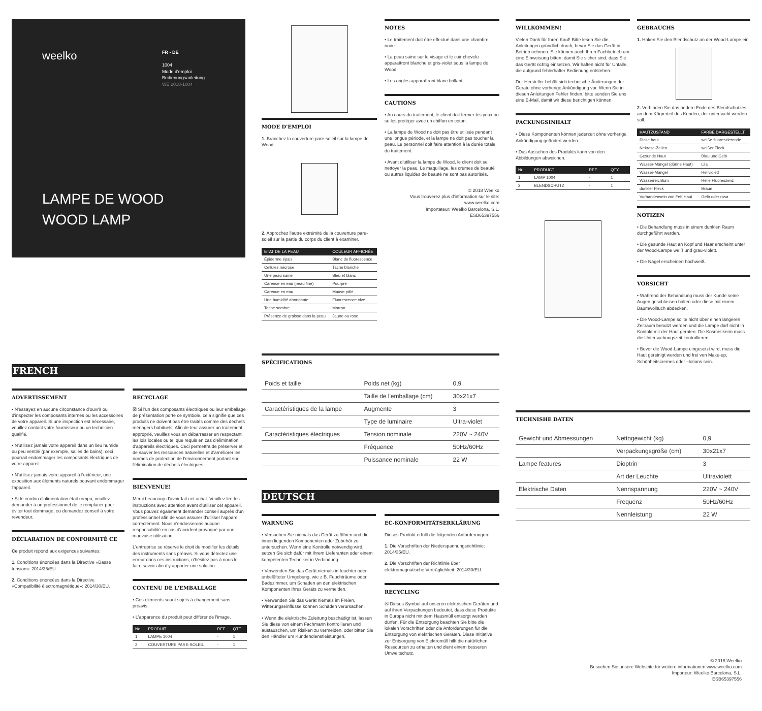weelko
FR - DE
1004
Mode d'emploi
Bedienungsanleitung
WE 2018-1004
LAMPE DE WOOD
WOOD LAMP
FRENCH
ADVERTISSEMENT
• N'essayez en aucune circonstance d'ouvrir ou d'inspecter les composants internes ou les accessoires de votre appareil. Si une inspection est nécessaire, veuillez contact votre fournisseur ou un technicien qualifié.
• N'utilisez jamais votre appareil dans un lieu humide ou peu ventilé (par exemple, salles de bains); ceci pourrait endommager les composants électriques de votre appareil.
• N'utilisez jamais votre appareil à l'extérieur, une exposition aux éléments naturels pouvant endommager l'appareil.
• Si le cordon d'alimentation était rompu, veuillez demander à un professionnel de le remplacer pour éviter tout dommage, ou demandez conseil à votre revendeur.
DÉCLARATION DE CONFORMITÉ CE
Ce produit répond aux exigences suivantes:
1. Conditions énoncées dans la Directive «Basse tension»: 2014/35/EU.
2. Conditions énoncées dans la Directive «Compatibilité électromagnétique»: 2014/30/EU.
RECYCLAGE
☒ Si l'un des composants électriques ou leur emballage de présentation porte ce symbole, cela signifie que ces produits ne doivent pas être traités comme des déchets ménagers habituels. Afin de leur assurer un traitement approprié, veuillez vous en débarrasser en respectant les lois locales ou tel que requis en cas d'élimination d'appareils électriques. Ceci permettra de préserver et de sauver les ressources naturelles et d'améliorer les normes de protection de l'environnement portant sur l'élimination de déchets électriques.
BIENVENUE!
Merci beaucoup d'avoir fait cet achat. Veuillez lire les instructions avec attention avant d'utiliser cet appareil. Vous pouvez également demander conseil auprès d'un professionnel afin de vous assurer d'utiliser l'appareil correctement. Nous n'endosserons aucune responsabilité en cas d'accident provoqué par une mauvaise utilisation.
L'entreprise se réserve le droit de modifier les détails des instruments sans préavis. Si vous détectez une erreur dans ces instructions, n'hésitez pas à nous le faire savoir afin d'y apporter une solution.
CONTENU DE L'EMBALLAGE
• Ces elements sount sujets à changement sans préavis.
• L'apparence du produit peut différer de l'image.
| No. | PRODUIT | RÉF. | QTÉ. |
| --- | --- | --- | --- |
| 1 | LAMPE 1004 | - | 1 |
| 2 | COUVERTURE PARE-SOLEIL | - | 1 |
MODE D'EMPLOI
1. Branchez la couverture pare-soleil sur la lampe de Wood.
2. Approchez l'autre extrémité de la couverture pare-soleil sur la partie du corps du client à examiner.
| ETAT DE LA PEAU | COULEUR AFFICHÉE |
| --- | --- |
| Épiderme épais | Blanc de fluorescence |
| Cellules nécrose | Tache blanche |
| Une peau saine | Bleu et blanc |
| Carence en eau (peau fine) | Pourpre |
| Carence en eau | Mauve pâle |
| Une humidité abondante | Fluorescence vive |
| Tache sombre | Marron |
| Présence de graisse dans la peau | Jaune ou rose |
NOTES
• Le traitement doit être effectué dans une chambre noire.
• La peau saine sur le visage et le cuir chevelu apparaîtront blanche et gris-violet sous la lampe de Wood.
• Les ongles apparaîtront blanc brillant.
CAUTIONS
• Au cours du traitement, le client doit fermer les yeux ou se les protéger avec un chiffon en coton.
• La lampe de Wood ne doit pas être utilisée pendant une longue période, et la lampe ne doit pas toucher la peau. Le personnel doit faire attention à la durée totale du traitement.
• Avant d'utiliser la lampe de Wood, le client doit se nettoyer la peau. Le maquillage, les crèmes de beauté ou autres liquides de beauté ne sont pas autorisés.
© 2018 Weelko
Vous trouverez plus d'information sur le site: www.weelko.com
Importateur: Weelko Barcelona, S.L.
ESB65397556
SPÉCIFICATIONS
| Poids et taille | Poids net (kg) | 0,9 |
| | Taille de l'emballage (cm) | 30x21x7 |
| Caractéristiques de la lampe | Augmente | 3 |
| | Type de luminaire | Ultra-violet |
| Caractéristiques électriques | Tension nominale | 220V ~ 240V |
| | Fréquence | 50Hz/60Hz |
| | Puissance nominale | 22 W |
DEUTSCH
WARNUNG
• Versuchen Sie niemals das Gerät zu öffnen und die innen liegenden Komponenten oder Zubehör zu untersuchen. Wenn eine Kontrolle notwendig wird, setzen Sie sich dafür mit Ihrem Lieferanten oder einem kompetenten Techniker in Verbindung.
• Verwenden Sie das Gerät niemals in feuchter oder unbelüfteter Umgebung, wie z.B. Feuchträume oder Badezimmer, um Schaden an den elektrischen Komponenten Ihres Geräts zu vermeiden.
• Verwenden Sie das Gerät niemals im Freien, Witterungseinflüsse können Schäden verursachen.
• Wenn die elektrische Zuleitung beschädigt ist, lassen Sie diese von einem Fachmann kontrollieren und austauschen, um Risiken zu vermeiden, oder bitten Sie den Händler um Kundendienstleistungen.
EC-KONFORMITÄTSERKLÄRUNG
Dieses Produkt erfüllt die folgenden Anforderungen:
1. Die Vorschriften der Niederspannungsrichtlinie: 2014/35/EU.
2. Die Vorschriften der Richtlinie über elektromagnatische Verträglichkeit: 2014/30/EU.
RECYCLING
☒ Dieses Symbol auf unseren elektrischen Geräten und auf ihren Verpackungen bedeutet, dass diese Produkte in Europa nicht mit dem Hausmüll entsorgt werden dürfen. Für die Entsorgung beachten Sie bitte die lokalen Vorschriften oder die Anforderungen für die Entsorgung von elektrischen Geräten. Diese Initiative zur Entsorgung von Elektromüll hilft die natürlichen Ressourcen zu erhalten und dient einem besseren Umweltschutz.
WILLKOMMEN!
Vielen Dank für Ihren Kauf! Bitte lesen Sie die Anleitungen gründlich durch, bevor Sie das Gerät in Betrieb nehmen. Sie können auch Ihren Fachbetrieb um eine Einweisung bitten, damit Sie sicher sind, dass Sie das Gerät richtig einsetzen. Wir haften nicht für Unfälle, die aufgrund fehlerhafter Bedienung entstehen.
Der Hersteller behält sich technische Änderungen der Geräte ohne vorherige Ankündigung vor. Wenn Sie in diesen Anleitungen Fehler finden, bitte senden Sie uns eine E-Mail, damit wir diese berichtigen können.
PACKUNGSINHALT
• Diese Komponenten können jederzeit ohne vorherige Ankündigung geändert werden.
• Das Aussehen des Produkts kann von den Abbildungen abweichen.
| Nr. | PRODUCT | REF. | QTY. |
| --- | --- | --- | --- |
| 1 | LAMP 1004 | - | 1 |
| 2 | BLENDSCHUTZ | - | 1 |
GEBRAUCHS
1. Haken Sie den Blendschutz an der Wood-Lampe ein.
2. Verbinden Sie das andere Ende des Blendschutzes an dem Körperteil des Kunden, der untersucht werden soll.
| HAUTZUSTAND | FARBE DARGESTELLT |
| --- | --- |
| Dicke haut | weiße fluoreszierende |
| Nekrose-Zellen | weißer Fleck |
| Gesunde Haut | Blau und Gelb |
| Wasser-Mangel (dünne Haut) | Lila |
| Wasser-Mangel | Hellviolett |
| Wasserreichtum | Helle Fluoreszenz |
| dunkler Fleck | Braun |
| Vorhandensein von Fett Haut | Gelb oder rosa |
NOTIZEN
• Die Behandlung muss in einem dunklen Raum durchgeführt werden.
• Die gesunde Haut an Kopf und Haar erscheint unter der Wood-Lampe weiß und grau-violett.
• Die Nägel erscheinen hochweiß.
VORSICHT
• Während der Behandlung muss der Kunde seine Augen geschlossen halten oder diese mit einem Baumwolltuch abdecken.
• Die Wood-Lampe sollte nicht über einen längeren Zeitraum benutzt werden und die Lampe darf nicht in Kontakt mit der Haut geraten. Die Kosmetikerin muss die Untersuchungszeit kontrollieren.
• Bevor die Wood-Lampe eingesetzt wird, muss die Haut gereinigt werden und frei von Make-up, Schönheitscremes oder –lotions sein.
TECHNISHE DATEN
| Gewicht und Abmessungen | Nettogewicht (kg) | 0,9 |
| | Verpackungsgröße (cm) | 30x21x7 |
| Lampe features | Dioptrin | 3 |
| | Art der Leuchte | Ultraviolett |
| Elektrische Daten | Nennspannung | 220V ~ 240V |
| | Frequenz | 50Hz/60Hz |
| | Nennleistung | 22 W |
© 2018 Weelko
Besuchen Sie unsere Webseite für weitere informationen www.weelko.com
Importeur: Weelko Barcelona, S.L.
ESB65397556